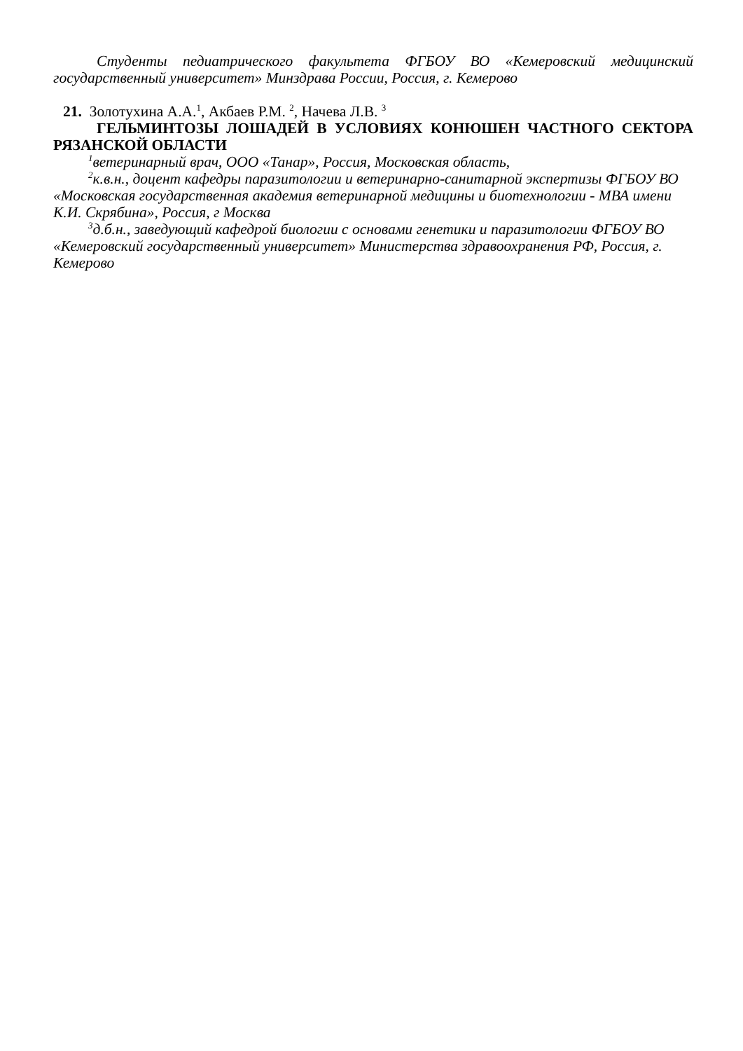Студенты педиатрического факультета ФГБОУ ВО «Кемеровский медицинский государственный университет» Минздрава России, Россия, г. Кемерово
21. Золотухина А.А.<sup>1</sup>, Акбаев Р.М. <sup>2</sup>, Начева Л.В. <sup>3</sup>
ГЕЛЬМИНТОЗЫ ЛОШАДЕЙ В УСЛОВИЯХ КОНЮШЕН ЧАСТНОГО СЕКТОРА РЯЗАНСКОЙ ОБЛАСТИ
<sup>1</sup> ветеринарный врач, ООО «Танар», Россия, Московская область,
<sup>2</sup> к.в.н., доцент кафедры паразитологии и ветеринарно-санитарной экспертизы ФГБОУ ВО «Московская государственная академия ветеринарной медицины и биотехнологии - МВА имени К.И. Скрябина», Россия, г Москва
<sup>3</sup> д.б.н., заведующий кафедрой биологии с основами генетики и паразитологии ФГБОУ ВО «Кемеровский государственный университет» Министерства здравоохранения РФ, Россия, г. Кемерово